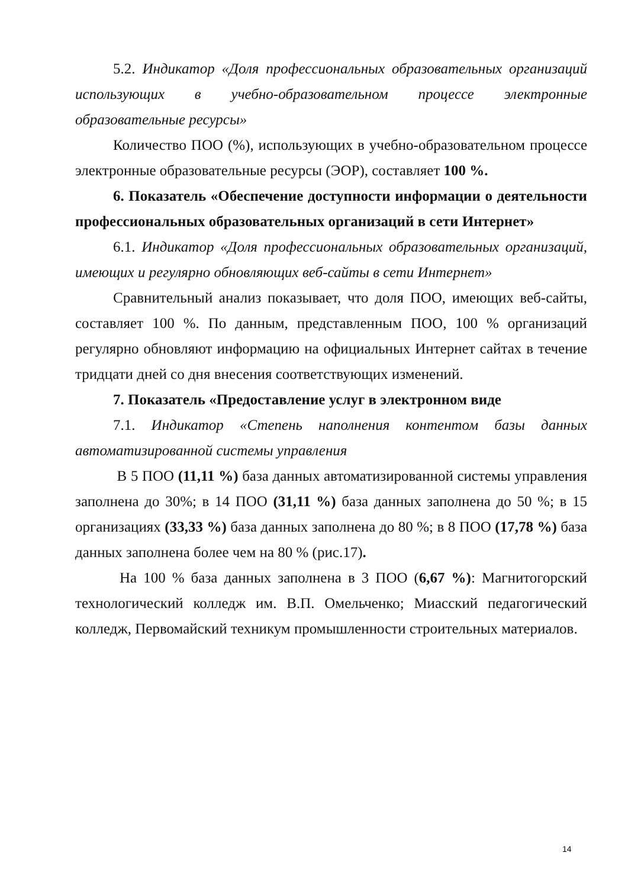5.2. Индикатор «Доля профессиональных образовательных организаций использующих в учебно-образовательном процессе электронные образовательные ресурсы»
Количество ПОО (%), использующих в учебно-образовательном процессе электронные образовательные ресурсы (ЭОР), составляет 100 %.
6. Показатель «Обеспечение доступности информации о деятельности профессиональных образовательных организаций в сети Интернет»
6.1. Индикатор «Доля профессиональных образовательных организаций, имеющих и регулярно обновляющих веб-сайты в сети Интернет»
Сравнительный анализ показывает, что доля ПОО, имеющих веб-сайты, составляет 100 %. По данным, представленным ПОО, 100 % организаций регулярно обновляют информацию на официальных Интернет сайтах в течение тридцати дней со дня внесения соответствующих изменений.
7. Показатель «Предоставление услуг в электронном виде
7.1. Индикатор «Степень наполнения контентом базы данных автоматизированной системы управления
В 5 ПОО (11,11 %) база данных автоматизированной системы управления заполнена до 30%; в 14 ПОО (31,11 %) база данных заполнена до 50 %; в 15 организациях (33,33 %) база данных заполнена до 80 %; в 8 ПОО (17,78 %) база данных заполнена более чем на 80 % (рис.17).
На 100 % база данных заполнена в 3 ПОО (6,67 %): Магнитогорский технологический колледж им. В.П. Омельченко; Миасский педагогический колледж, Первомайский техникум промышленности строительных материалов.
14